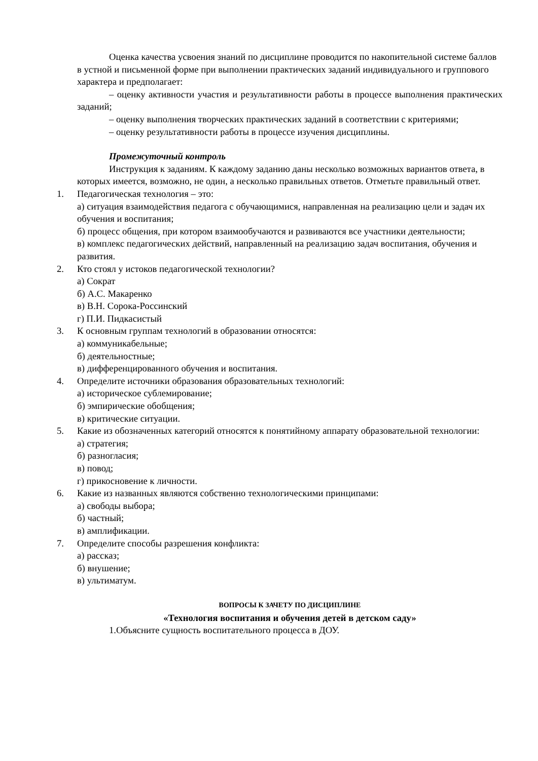Оценка качества усвоения знаний по дисциплине проводится по накопительной системе баллов в устной и письменной форме при выполнении практических заданий индивидуального и группового характера и предполагает:
– оценку активности участия и результативности работы в процессе выполнения практических заданий;
– оценку выполнения творческих практических заданий в соответствии с критериями;
– оценку результативности работы в процессе изучения дисциплины.
Промежуточный контроль
Инструкция к заданиям. К каждому заданию даны несколько возможных вариантов ответа, в которых имеется, возможно, не один, а несколько правильных ответов. Отметьте правильный ответ.
1. Педагогическая технология – это:
а) ситуация взаимодействия педагога с обучающимися, направленная на реализацию цели и задач их обучения и воспитания;
б) процесс общения, при котором взаимообучаются и развиваются все участники деятельности;
в) комплекс педагогических действий, направленный на реализацию задач воспитания, обучения и развития.
2. Кто стоял у истоков педагогической технологии?
а) Сократ
б) А.С. Макаренко
в) В.Н. Сорока-Россинский
г) П.И. Пидкасистый
3. К основным группам технологий в образовании относятся:
а) коммуникабельные;
б) деятельностные;
в) дифференцированного обучения и воспитания.
4. Определите источники образования образовательных технологий:
а) историческое сублемирование;
б) эмпирические обобщения;
в) критические ситуации.
5. Какие из обозначенных категорий относятся к понятийному аппарату образовательной технологии:
а) стратегия;
б) разногласия;
в) повод;
г) прикосновение к личности.
6. Какие из названных являются собственно технологическими принципами:
а) свободы выбора;
б) частный;
в) амплификации.
7. Определите способы разрешения конфликта:
а) рассказ;
б) внушение;
в) ультиматум.
ВОПРОСЫ К ЗАЧЕТУ ПО ДИСЦИПЛИНЕ
«Технология воспитания и обучения детей в детском саду»
1.Объясните сущность воспитательного процесса в ДОУ.